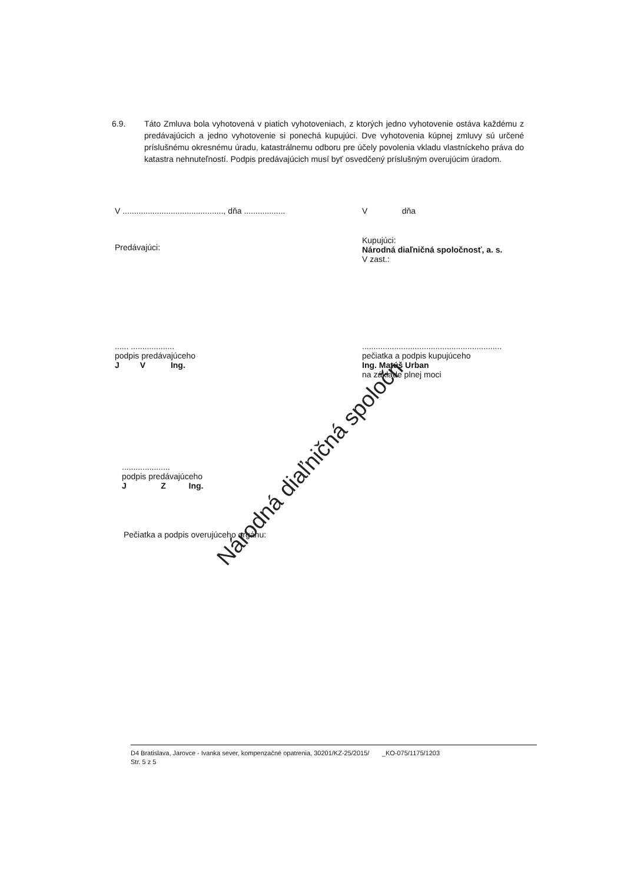6.9. Táto Zmluva bola vyhotovená v piatich vyhotoveniach, z ktorých jedno vyhotovenie ostáva každému z predávajúcich a jedno vyhotovenie si ponechá kupujúci. Dve vyhotovenia kúpnej zmluvy sú určené príslušnému okresnému úradu, katastrálnemu odboru pre účely povolenia vkladu vlastníckeho práva do katastra nehnuteľností. Podpis predávajúcich musí byť osvedčený príslušným overujúcim úradom.
V ............................................, dňa ..................
V dňa
Predávajúci:
Kupujúci:
Národná diaľničná spoločnosť, a. s.
V zast.:
...... ...................
podpis predávajúceho
J V Ing.
.............................................................
pečiatka a podpis kupujúceho
Ing. Matúš Urban
na základe plnej moci
.....................
podpis predávajúceho
J Z Ing.
Pečiatka a podpis overujúceho orgánu:
Národná diaľničná spoločn
D4 Bratislava, Jarovce - Ivanka sever, kompenzačné opatrenia, 30201/KZ-25/2015/ _KO-075/1175/1203
Str. 5 z 5